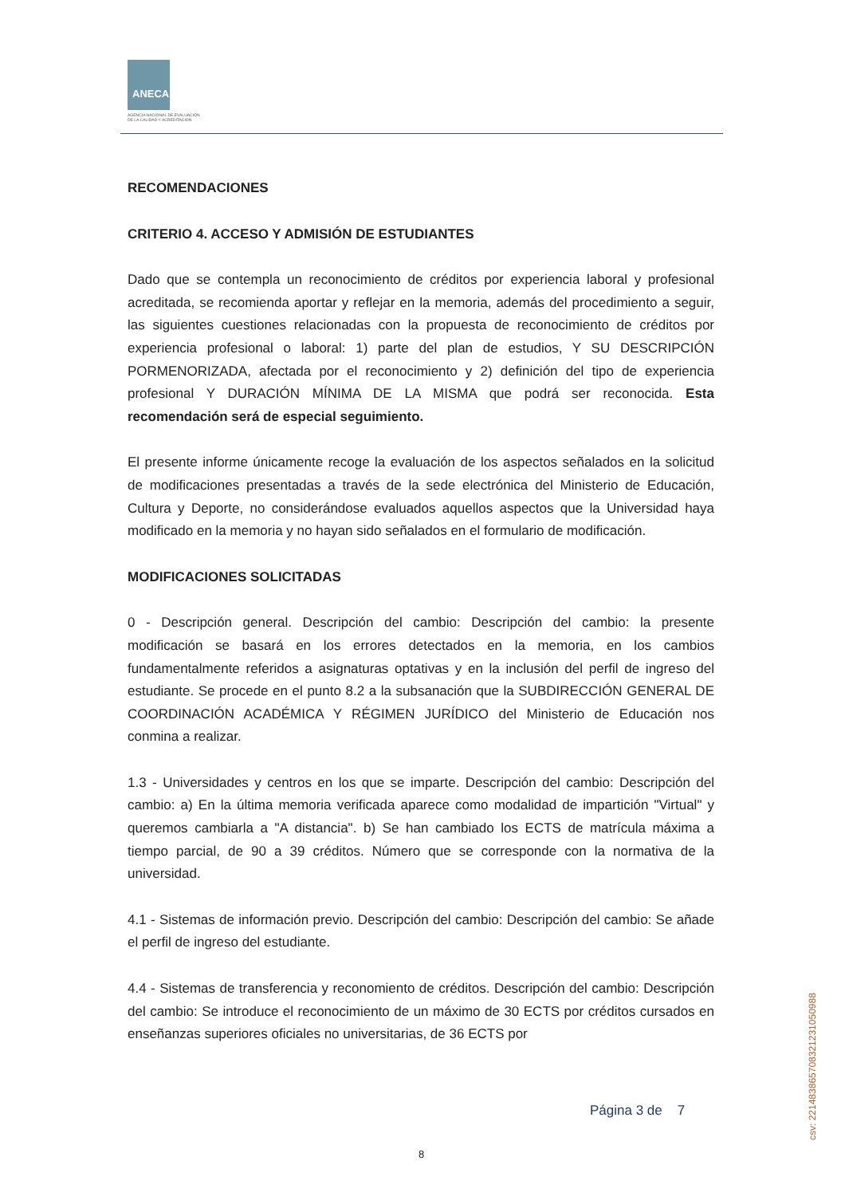ANECA
AGENCIA NACIONAL DE EVALUACIÓN
DE LA CALIDAD Y ACREDITACIÓN
RECOMENDACIONES
CRITERIO 4. ACCESO Y ADMISIÓN DE ESTUDIANTES
Dado que se contempla un reconocimiento de créditos por experiencia laboral y profesional acreditada, se recomienda aportar y reflejar en la memoria, además del procedimiento a seguir, las siguientes cuestiones relacionadas con la propuesta de reconocimiento de créditos por experiencia profesional o laboral: 1) parte del plan de estudios, Y SU DESCRIPCIÓN PORMENORIZADA, afectada por el reconocimiento y 2) definición del tipo de experiencia profesional Y DURACIÓN MÍNIMA DE LA MISMA que podrá ser reconocida. Esta recomendación será de especial seguimiento.
El presente informe únicamente recoge la evaluación de los aspectos señalados en la solicitud de modificaciones presentadas a través de la sede electrónica del Ministerio de Educación, Cultura y Deporte, no considerándose evaluados aquellos aspectos que la Universidad haya modificado en la memoria y no hayan sido señalados en el formulario de modificación.
MODIFICACIONES SOLICITADAS
0 - Descripción general. Descripción del cambio: Descripción del cambio: la presente modificación se basará en los errores detectados en la memoria, en los cambios fundamentalmente referidos a asignaturas optativas y en la inclusión del perfil de ingreso del estudiante. Se procede en el punto 8.2 a la subsanación que la SUBDIRECCIÓN GENERAL DE COORDINACIÓN ACADÉMICA Y RÉGIMEN JURÍDICO del Ministerio de Educación nos conmina a realizar.
1.3 - Universidades y centros en los que se imparte. Descripción del cambio: Descripción del cambio: a) En la última memoria verificada aparece como modalidad de impartición "Virtual" y queremos cambiarla a "A distancia". b) Se han cambiado los ECTS de matrícula máxima a tiempo parcial, de 90 a 39 créditos. Número que se corresponde con la normativa de la universidad.
4.1 - Sistemas de información previo. Descripción del cambio: Descripción del cambio: Se añade el perfil de ingreso del estudiante.
4.4 - Sistemas de transferencia y reconomiento de créditos. Descripción del cambio: Descripción del cambio: Se introduce el reconocimiento de un máximo de 30 ECTS por créditos cursados en enseñanzas superiores oficiales no universitarias, de 36 ECTS por
Página 3 de 7
8
csv: 221483865708321231050988